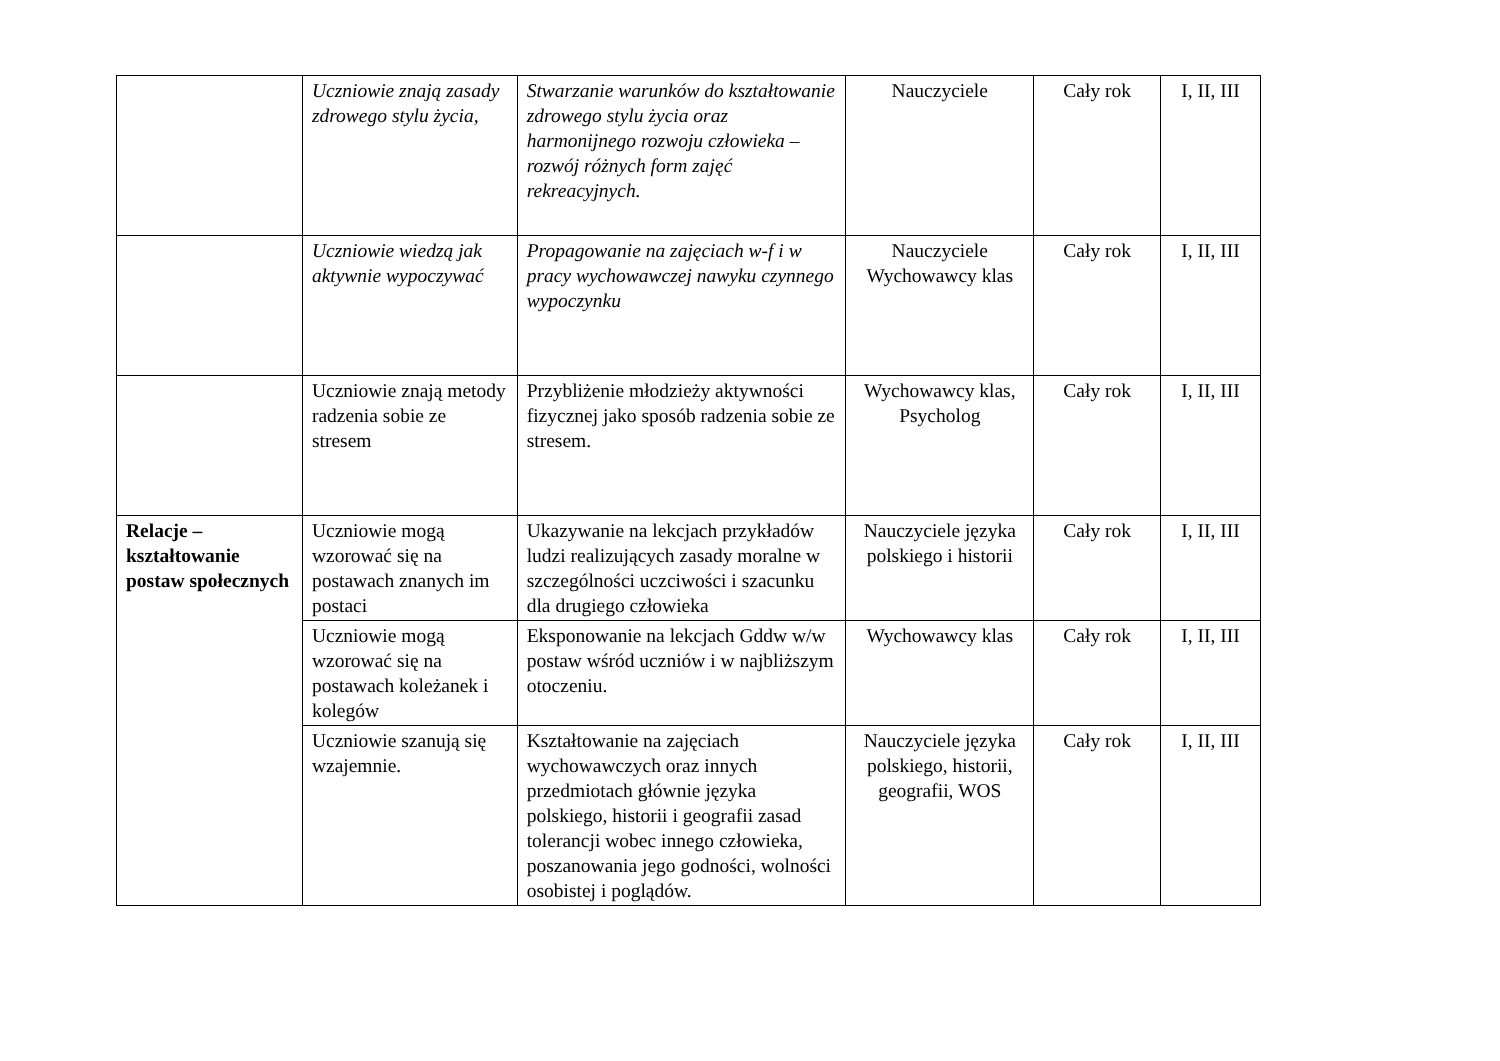| | Uczniowie znają zasady zdrowego stylu życia, | Stwarzanie warunków do kształtowanie zdrowego stylu życia oraz harmonijnego rozwoju człowieka – rozwój różnych form zajęć rekreacyjnych. | Nauczyciele | Cały rok | I, II, III |
| | Uczniowie wiedzą jak aktywnie wypoczywać | Propagowanie na zajęciach w-f i w pracy wychowawczej nawyku czynnego wypoczynku | Nauczyciele Wychowawcy klas | Cały rok | I, II, III |
| | Uczniowie znają metody radzenia sobie ze stresem | Przybliżenie młodzieży aktywności fizycznej jako sposób radzenia sobie ze stresem. | Wychowawcy klas, Psycholog | Cały rok | I, II, III |
| Relacje – kształtowanie postaw społecznych | Uczniowie mogą wzorować się na postawach znanych im postaci | Ukazywanie na lekcjach przykładów ludzi realizujących zasady moralne w szczególności uczciwości i szacunku dla drugiego człowieka | Nauczyciele języka polskiego i historii | Cały rok | I, II, III |
| | Uczniowie mogą wzorować się na postawach koleżanek i kolegów | Eksponowanie na lekcjach Gddw w/w postaw wśród uczniów i w najbliższym otoczeniu. | Wychowawcy klas | Cały rok | I, II, III |
| | Uczniowie szanują się wzajemnie. | Kształtowanie na zajęciach wychowawczych oraz innych przedmiotach głównie języka polskiego, historii i geografii zasad tolerancji wobec innego człowieka, poszanowania jego godności, wolności osobistej i poglądów. | Nauczyciele języka polskiego, historii, geografii, WOS | Cały rok | I, II, III |